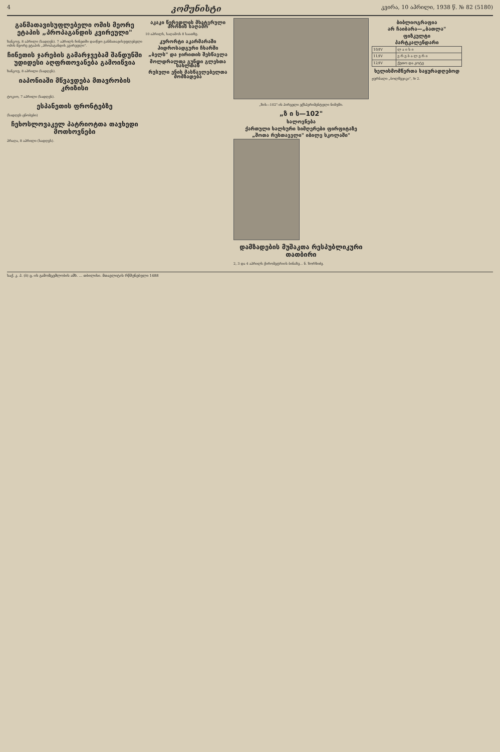4 კომუნისტი კვირა, 10 აპრილი, 1938 წ. № 82 (5180)
განმათავისუფლებელი ომის მეორე ეტაპის „პროპაგანდის კვირეული"
ხანკოუ, 8 აპრილი (სადღეს). 7 აპრილს ჩინეთში დაიწყო განმათავისუფლებელი ომის მეორე ეტაპის „პროპაგანდის კვირეული".
ჩინეთის ჯარების გამარჯვებამ შანდუნში უდიდესი აღფრთოვანება გამოიწვია
ხანკოუ, 8 აპრილი (სადღეს).
იაპონიაში მწვავდება მთავრობის კრიზისი
ტოკიო, 7 აპრილი (სადღეს).
ესპანეთის ფრონტებზე
(სადღეს ცნობები)
ჩეხოსლოვაკელ პატრიოტთა თავხედი მოთხოვნები
პრაღა, 8 აპრილი (სადღეს).
აკაკი წერეთლის მხატვრული პროზის საღამო
10 აპრილს, საღამოს 8 საათზე.
კურორტი აკარმარაში
ჰიდროსადგური ჩხარში
„ბელს" და ჯირითის შესწავლა
მოლდრალთა გუნდი გლეხთა სახლთან
რუსული ენის მასწავლებელთა მომზადება
„ზის—102"-ის პირველი ექსპერიმენტული ნიმუში.
„ზ ი ს—102"
ხალოვნება
ქართული ხალხური სიმღერები ფირფიტაზე
„შოთა რუსთაველი" იბილე სკოლაში"
დამზადების მუშაკთა რესპუბლიკური თათბირი
2, 3 და 4 აპრილს ქირომეტრიის ბინაზე... ნ. ზორზიძე.
ბიბლიოგრაფია
არ ჩაიბარა—„ბათლა"
ფიზკულტი
პარტკალენდარი
| 10/IV | ლ ა ი ს ი |
| 11/IV | ვ რ ე ბ ა ლ ე რ ი |
| 12/IV | ქეთო და კოტე |
ხელისმომწერთა საყურადღებოდ
ჟურნალი „ბოლშევიკი", № 2.
საქ. კ. პ. (ბ) ც.-ის გამომცემლობის ამხ. ... თბილისი. მთავლიტის რწმუნებული 1488